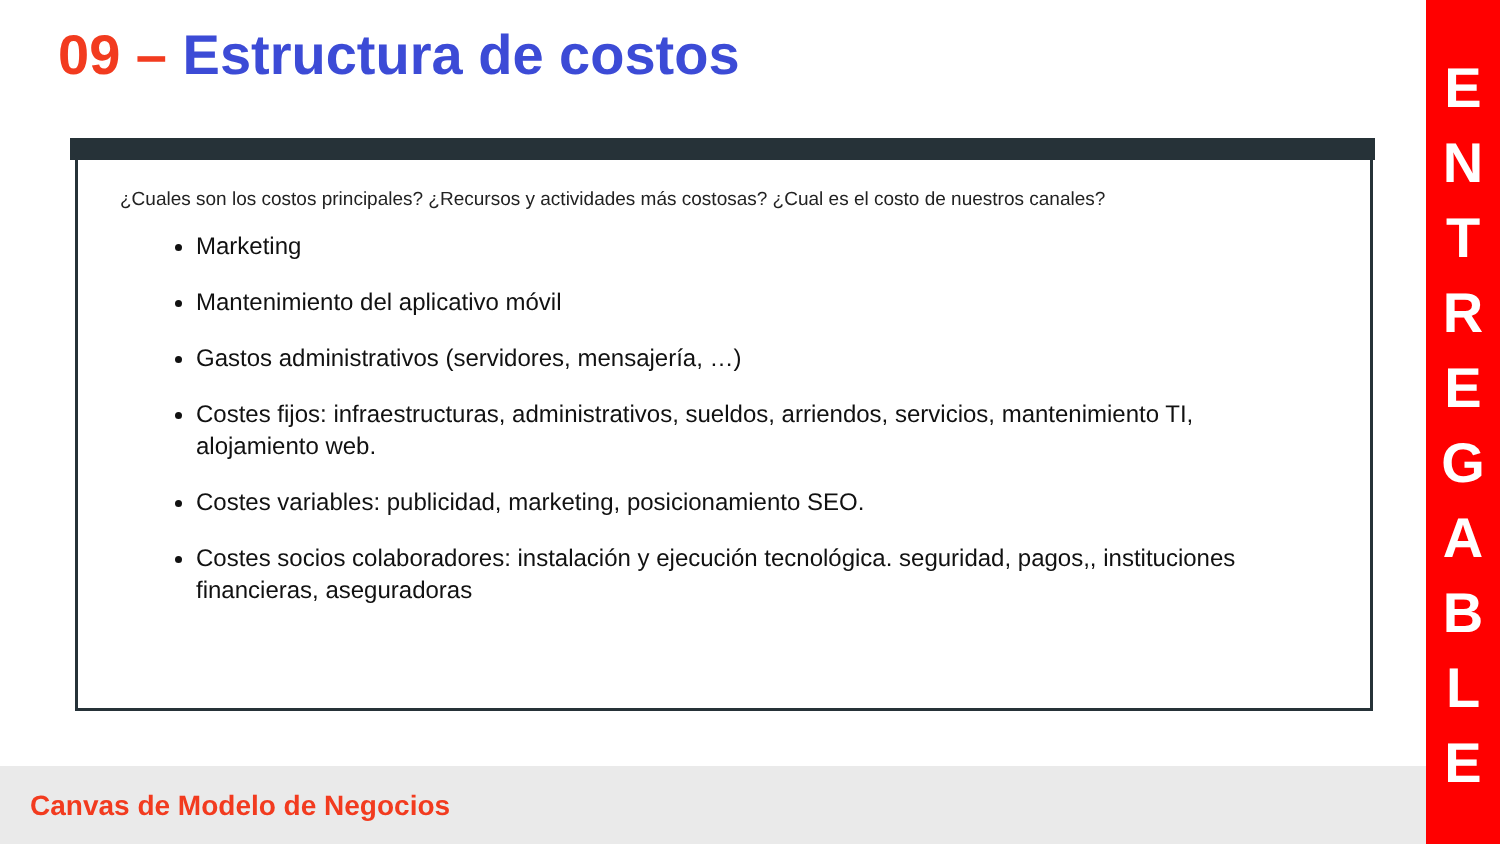09 – Estructura de costos
¿Cuales son los costos principales? ¿Recursos y actividades más costosas? ¿Cual es el costo de nuestros canales?
Marketing
Mantenimiento del aplicativo móvil
Gastos administrativos (servidores, mensajería, …)
Costes fijos: infraestructuras, administrativos, sueldos, arriendos, servicios, mantenimiento TI, alojamiento web.
Costes variables: publicidad, marketing, posicionamiento SEO.
Costes socios colaboradores: instalación y ejecución tecnológica. seguridad, pagos,, instituciones financieras, aseguradoras
Canvas de Modelo de Negocios
E
N
T
R
E
G
A
B
L
E